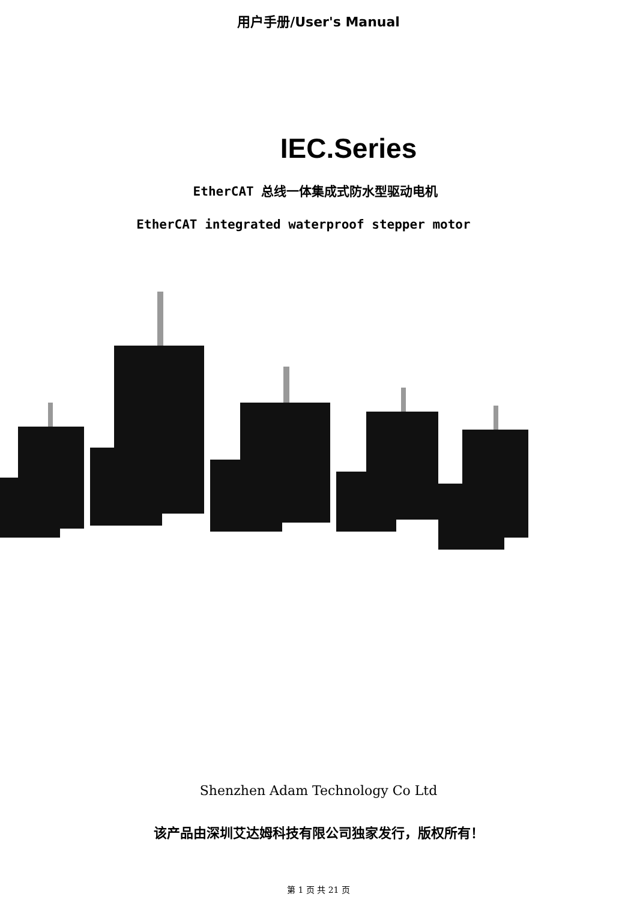用户手册/User's Manual
IEC.Series
EtherCAT 总线一体集成式防水型驱动电机
EtherCAT integrated waterproof stepper motor
Shenzhen Adam Technology Co Ltd
该产品由深圳艾达姆科技有限公司独家发行，版权所有！
第 1 页 共 21 页